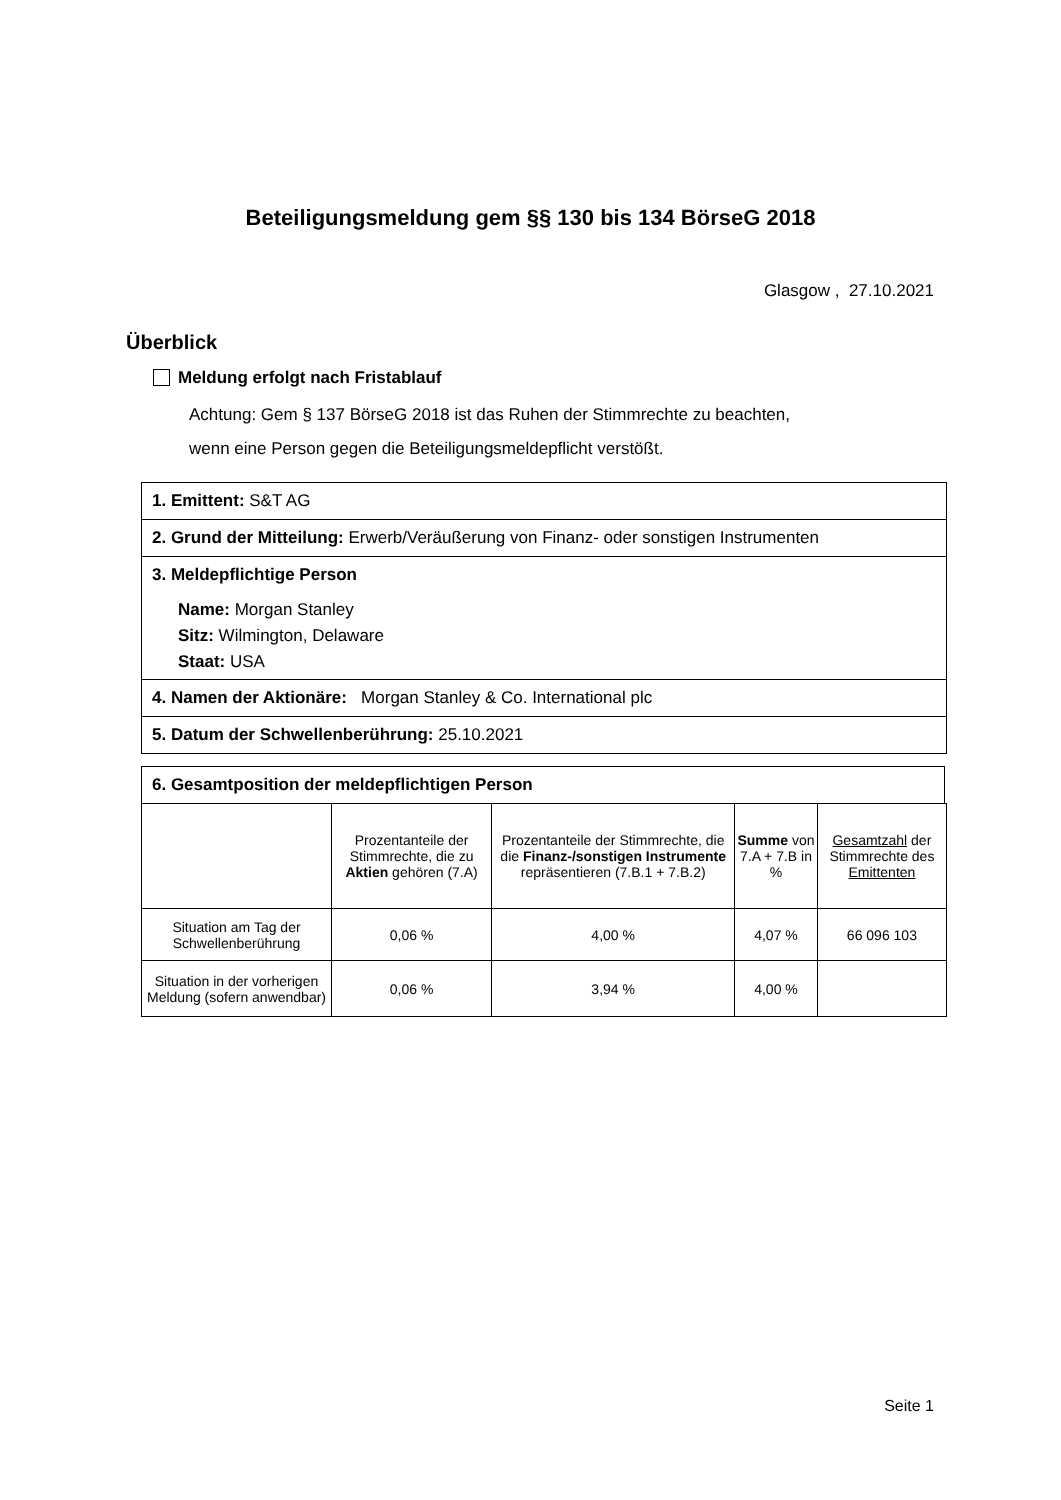Beteiligungsmeldung gem §§ 130 bis 134 BörseG 2018
Glasgow , 27.10.2021
Überblick
Meldung erfolgt nach Fristablauf
Achtung: Gem § 137 BörseG 2018 ist das Ruhen der Stimmrechte zu beachten,
wenn eine Person gegen die Beteiligungsmeldepflicht verstößt.
1. Emittent: S&T AG
2. Grund der Mitteilung: Erwerb/Veräußerung von Finanz- oder sonstigen Instrumenten
3. Meldepflichtige Person
Name: Morgan Stanley
Sitz: Wilmington, Delaware
Staat: USA
4. Namen der Aktionäre: Morgan Stanley & Co. International plc
5. Datum der Schwellenberührung: 25.10.2021
6. Gesamtposition der meldepflichtigen Person
| | Prozentanteile der Stimmrechte, die zu Aktien gehören (7.A) | Prozentanteile der Stimmrechte, die die Finanz-/sonstigen Instrumente repräsentieren (7.B.1 + 7.B.2) | Summe von 7.A + 7.B in % | Gesamtzahl der Stimmrechte des Emittenten |
| --- | --- | --- | --- | --- |
| Situation am Tag der Schwellenberührung | 0,06 % | 4,00 % | 4,07 % | 66 096 103 |
| Situation in der vorherigen Meldung (sofern anwendbar) | 0,06 % | 3,94 % | 4,00 % | |
Seite 1